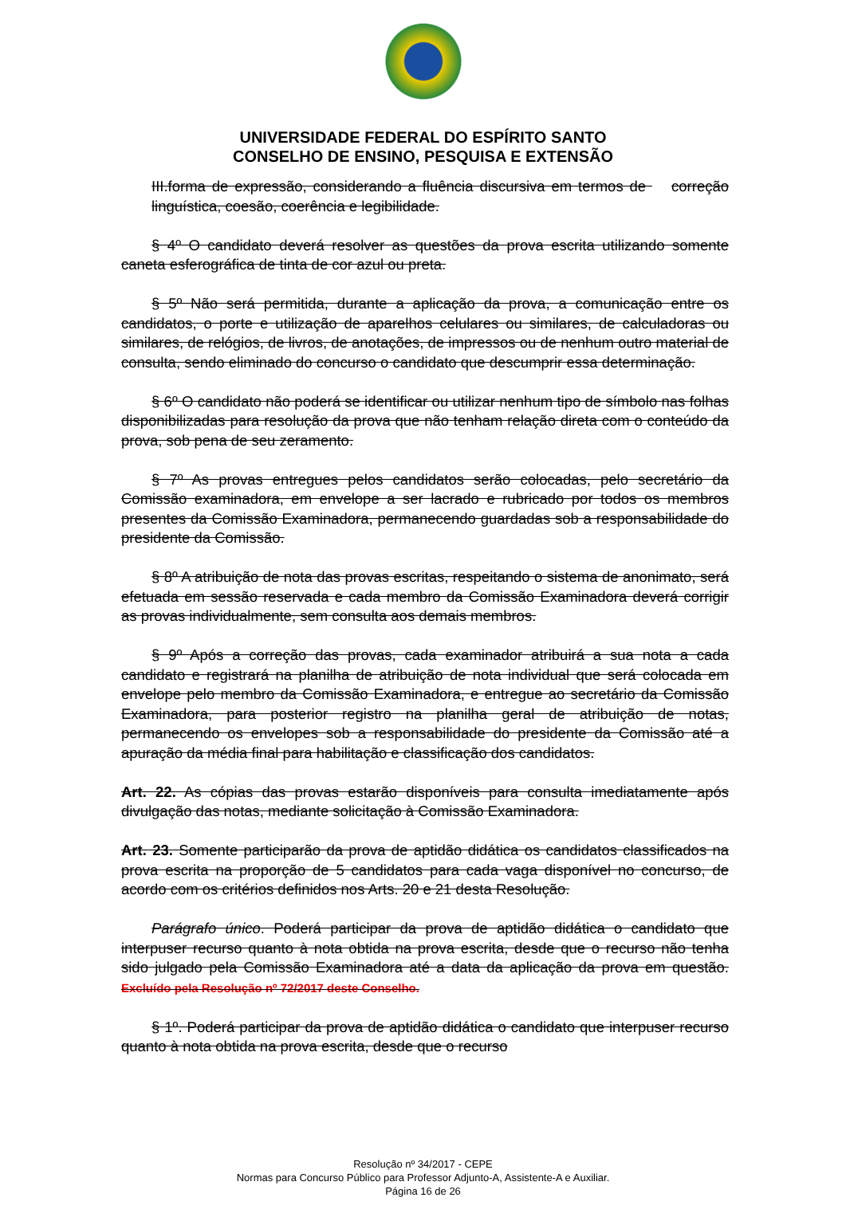UNIVERSIDADE FEDERAL DO ESPÍRITO SANTO
CONSELHO DE ENSINO, PESQUISA E EXTENSÃO
III.forma de expressão, considerando a fluência discursiva em termos de correção linguística, coesão, coerência e legibilidade.
§ 4º O candidato deverá resolver as questões da prova escrita utilizando somente caneta esferográfica de tinta de cor azul ou preta.
§ 5º Não será permitida, durante a aplicação da prova, a comunicação entre os candidatos, o porte e utilização de aparelhos celulares ou similares, de calculadoras ou similares, de relógios, de livros, de anotações, de impressos ou de nenhum outro material de consulta, sendo eliminado do concurso o candidato que descumprir essa determinação.
§ 6º O candidato não poderá se identificar ou utilizar nenhum tipo de símbolo nas folhas disponibilizadas para resolução da prova que não tenham relação direta com o conteúdo da prova, sob pena de seu zeramento.
§ 7º As provas entregues pelos candidatos serão colocadas, pelo secretário da Comissão examinadora, em envelope a ser lacrado e rubricado por todos os membros presentes da Comissão Examinadora, permanecendo guardadas sob a responsabilidade do presidente da Comissão.
§ 8º A atribuição de nota das provas escritas, respeitando o sistema de anonimato, será efetuada em sessão reservada e cada membro da Comissão Examinadora deverá corrigir as provas individualmente, sem consulta aos demais membros.
§ 9º Após a correção das provas, cada examinador atribuirá a sua nota a cada candidato e registrará na planilha de atribuição de nota individual que será colocada em envelope pelo membro da Comissão Examinadora, e entregue ao secretário da Comissão Examinadora, para posterior registro na planilha geral de atribuição de notas, permanecendo os envelopes sob a responsabilidade do presidente da Comissão até a apuração da média final para habilitação e classificação dos candidatos.
Art. 22. As cópias das provas estarão disponíveis para consulta imediatamente após divulgação das notas, mediante solicitação à Comissão Examinadora.
Art. 23. Somente participarão da prova de aptidão didática os candidatos classificados na prova escrita na proporção de 5 candidatos para cada vaga disponível no concurso, de acordo com os critérios definidos nos Arts. 20 e 21 desta Resolução.
Parágrafo único. Poderá participar da prova de aptidão didática o candidato que interpuser recurso quanto à nota obtida na prova escrita, desde que o recurso não tenha sido julgado pela Comissão Examinadora até a data da aplicação da prova em questão. Excluído pela Resolução nº 72/2017 deste Conselho.
§ 1º. Poderá participar da prova de aptidão didática o candidato que interpuser recurso quanto à nota obtida na prova escrita, desde que o recurso
Resolução nº 34/2017 - CEPE
Normas para Concurso Público para Professor Adjunto-A, Assistente-A e Auxiliar.
Página 16 de 26